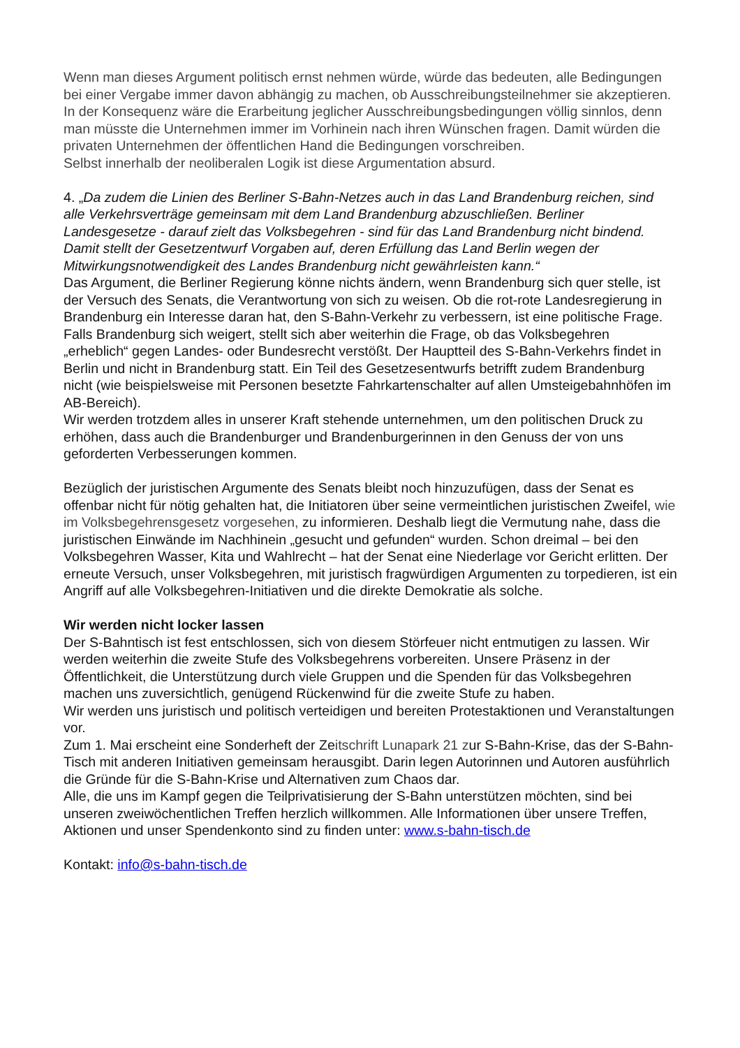Wenn man dieses Argument politisch ernst nehmen würde, würde das bedeuten, alle Bedingungen bei einer Vergabe immer davon abhängig zu machen, ob Ausschreibungsteilnehmer sie akzeptieren.
In der Konsequenz wäre die Erarbeitung jeglicher Ausschreibungsbedingungen völlig sinnlos, denn man müsste die Unternehmen immer im Vorhinein nach ihren Wünschen fragen. Damit würden die privaten Unternehmen der öffentlichen Hand die Bedingungen vorschreiben.
Selbst innerhalb der neoliberalen Logik ist diese Argumentation absurd.
4. „Da zudem die Linien des Berliner S-Bahn-Netzes auch in das Land Brandenburg reichen, sind alle Verkehrsverträge gemeinsam mit dem Land Brandenburg abzuschließen. Berliner Landesgesetze - darauf zielt das Volksbegehren - sind für das Land Brandenburg nicht bindend. Damit stellt der Gesetzentwurf Vorgaben auf, deren Erfüllung das Land Berlin wegen der Mitwirkungsnotwendigkeit des Landes Brandenburg nicht gewährleisten kann.“
Das Argument, die Berliner Regierung könne nichts ändern, wenn Brandenburg sich quer stelle, ist der Versuch des Senats, die Verantwortung von sich zu weisen. Ob die rot-rote Landesregierung in Brandenburg ein Interesse daran hat, den S-Bahn-Verkehr zu verbessern, ist eine politische Frage.
Falls Brandenburg sich weigert, stellt sich aber weiterhin die Frage, ob das Volksbegehren „erheblich“ gegen Landes- oder Bundesrecht verstößt. Der Hauptteil des S-Bahn-Verkehrs findet in Berlin und nicht in Brandenburg statt. Ein Teil des Gesetzesentwurfs betrifft zudem Brandenburg nicht (wie beispielsweise mit Personen besetzte Fahrkartenschalter auf allen Umsteigebahnhöfen im AB-Bereich).
Wir werden trotzdem alles in unserer Kraft stehende unternehmen, um den politischen Druck zu erhöhen, dass auch die Brandenburger und Brandenburgerinnen in den Genuss der von uns geforderten Verbesserungen kommen.
Bezüglich der juristischen Argumente des Senats bleibt noch hinzuzufügen, dass der Senat es offenbar nicht für nötig gehalten hat, die Initiatoren über seine vermeintlichen juristischen Zweifel, wie im Volksbegehrensgesetz vorgesehen, zu informieren. Deshalb liegt die Vermutung nahe, dass die juristischen Einwände im Nachhinein „gesucht und gefunden“ wurden. Schon dreimal – bei den Volksbegehren Wasser, Kita und Wahlrecht – hat der Senat eine Niederlage vor Gericht erlitten. Der erneute Versuch, unser Volksbegehren, mit juristisch fragwürdigen Argumenten zu torpedieren, ist ein Angriff auf alle Volksbegehren-Initiativen und die direkte Demokratie als solche.
Wir werden nicht locker lassen
Der S-Bahntisch ist fest entschlossen, sich von diesem Störfeuer nicht entmutigen zu lassen. Wir werden weiterhin die zweite Stufe des Volksbegehrens vorbereiten. Unsere Präsenz in der Öffentlichkeit, die Unterstützung durch viele Gruppen und die Spenden für das Volksbegehren machen uns zuversichtlich, genügend Rückenwind für die zweite Stufe zu haben.
Wir werden uns juristisch und politisch verteidigen und bereiten Protestaktionen und Veranstaltungen vor.
Zum 1. Mai erscheint eine Sonderheft der Zeitschrift Lunapark 21 zur S-Bahn-Krise, das der S-Bahn-Tisch mit anderen Initiativen gemeinsam herausgibt. Darin legen Autorinnen und Autoren ausführlich die Gründe für die S-Bahn-Krise und Alternativen zum Chaos dar.
Alle, die uns im Kampf gegen die Teilprivatisierung der S-Bahn unterstützen möchten, sind bei unseren zweiwöchentlichen Treffen herzlich willkommen. Alle Informationen über unsere Treffen, Aktionen und unser Spendenkonto sind zu finden unter: www.s-bahn-tisch.de
Kontakt: info@s-bahn-tisch.de